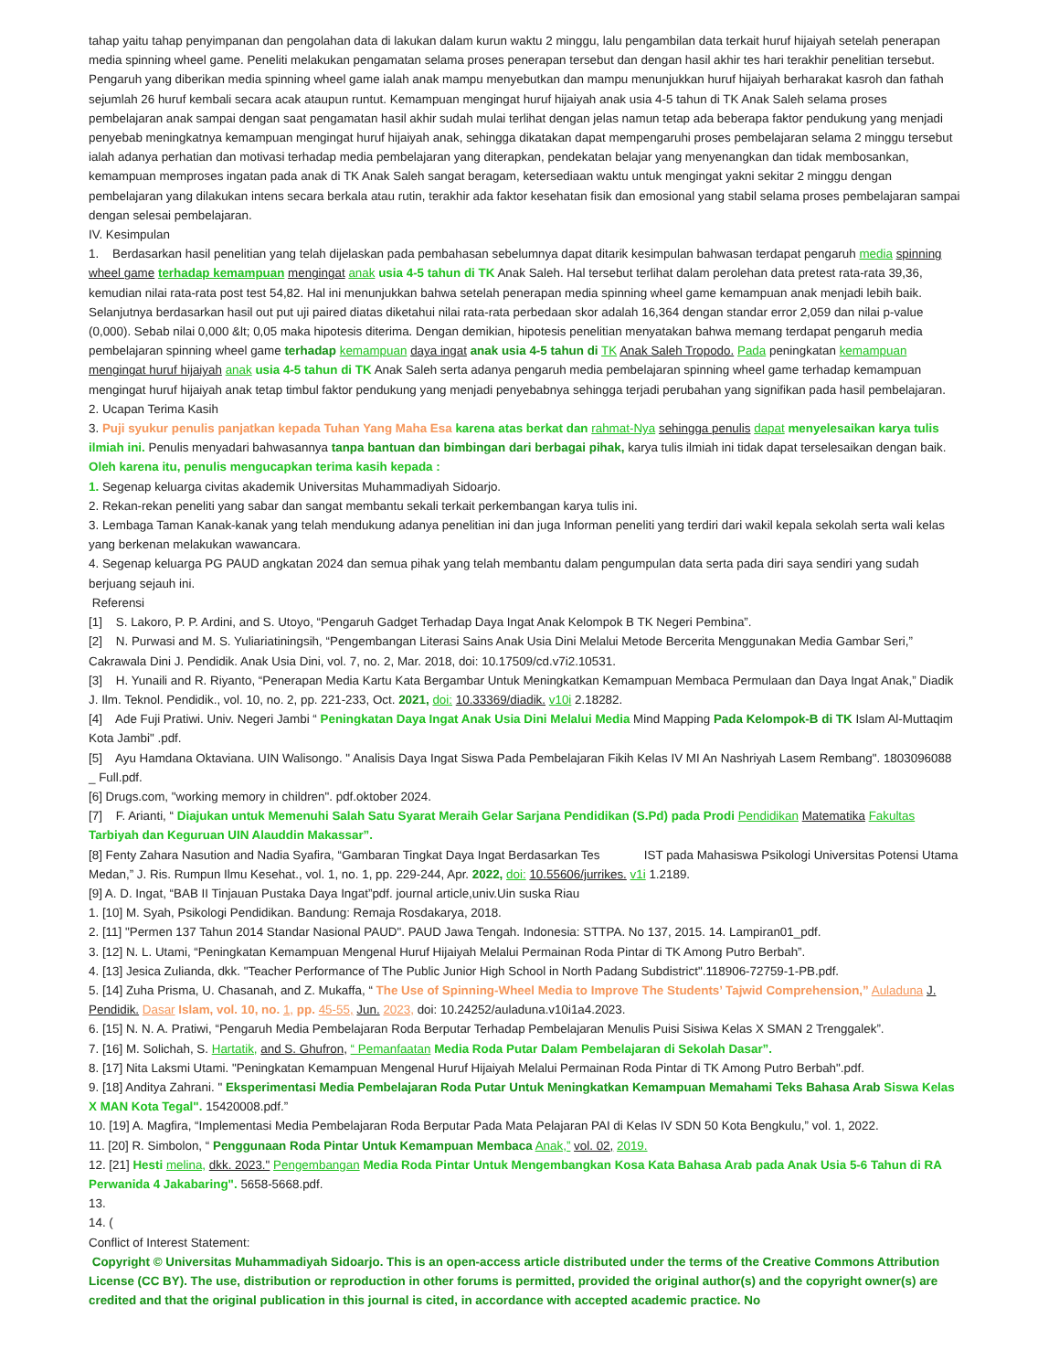tahap yaitu tahap penyimpanan dan pengolahan data di lakukan dalam kurun waktu 2 minggu, lalu pengambilan data terkait huruf hijaiyah setelah penerapan media spinning wheel game. Peneliti melakukan pengamatan selama proses penerapan tersebut dan dengan hasil akhir tes hari terakhir penelitian tersebut. Pengaruh yang diberikan media spinning wheel game ialah anak mampu menyebutkan dan mampu menunjukkan huruf hijaiyah berharakat kasroh dan fathah sejumlah 26 huruf kembali secara acak ataupun runtut. Kemampuan mengingat huruf hijaiyah anak usia 4-5 tahun di TK Anak Saleh selama proses pembelajaran anak sampai dengan saat pengamatan hasil akhir sudah mulai terlihat dengan jelas namun tetap ada beberapa faktor pendukung yang menjadi penyebab meningkatnya kemampuan mengingat huruf hijaiyah anak, sehingga dikatakan dapat mempengaruhi proses pembelajaran selama 2 minggu tersebut ialah adanya perhatian dan motivasi terhadap media pembelajaran yang diterapkan, pendekatan belajar yang menyenangkan dan tidak membosankan, kemampuan memproses ingatan pada anak di TK Anak Saleh sangat beragam, ketersediaan waktu untuk mengingat yakni sekitar 2 minggu dengan pembelajaran yang dilakukan intens secara berkala atau rutin, terakhir ada faktor kesehatan fisik dan emosional yang stabil selama proses pembelajaran sampai dengan selesai pembelajaran.
IV. Kesimpulan
1. Berdasarkan hasil penelitian yang telah dijelaskan pada pembahasan sebelumnya dapat ditarik kesimpulan bahwasan terdapat pengaruh media spinning wheel game terhadap kemampuan mengingat anak usia 4-5 tahun di TK Anak Saleh. Hal tersebut terlihat dalam perolehan data pretest rata-rata 39,36, kemudian nilai rata-rata post test 54,82. Hal ini menunjukkan bahwa setelah penerapan media spinning wheel game kemampuan anak menjadi lebih baik. Selanjutnya berdasarkan hasil out put uji paired diatas diketahui nilai rata-rata perbedaan skor adalah 16,364 dengan standar error 2,059 dan nilai p-value (0,000). Sebab nilai 0,000 &lt; 0,05 maka hipotesis diterima. Dengan demikian, hipotesis penelitian menyatakan bahwa memang terdapat pengaruh media pembelajaran spinning wheel game terhadap kemampuan daya ingat anak usia 4-5 tahun di TK Anak Saleh Tropodo. Pada peningkatan kemampuan mengingat huruf hijaiyah anak usia 4-5 tahun di TK Anak Saleh serta adanya pengaruh media pembelajaran spinning wheel game terhadap kemampuan mengingat huruf hijaiyah anak tetap timbul faktor pendukung yang menjadi penyebabnya sehingga terjadi perubahan yang signifikan pada hasil pembelajaran.
2. Ucapan Terima Kasih
3. Puji syukur penulis panjatkan kepada Tuhan Yang Maha Esa karena atas berkat dan rahmat-Nya sehingga penulis dapat menyelesaikan karya tulis ilmiah ini. Penulis menyadari bahwasannya tanpa bantuan dan bimbingan dari berbagai pihak, karya tulis ilmiah ini tidak dapat terselesaikan dengan baik. Oleh karena itu, penulis mengucapkan terima kasih kepada :
1. Segenap keluarga civitas akademik Universitas Muhammadiyah Sidoarjo.
2. Rekan-rekan peneliti yang sabar dan sangat membantu sekali terkait perkembangan karya tulis ini.
3. Lembaga Taman Kanak-kanak yang telah mendukung adanya penelitian ini dan juga Informan peneliti yang terdiri dari wakil kepala sekolah serta wali kelas yang berkenan melakukan wawancara.
4. Segenap keluarga PG PAUD angkatan 2024 dan semua pihak yang telah membantu dalam pengumpulan data serta pada diri saya sendiri yang sudah berjuang sejauh ini.
Referensi
[1] S. Lakoro, P. P. Ardini, and S. Utoyo, “Pengaruh Gadget Terhadap Daya Ingat Anak Kelompok B TK Negeri Pembina”.
[2] N. Purwasi and M. S. Yuliariatiningsih, “Pengembangan Literasi Sains Anak Usia Dini Melalui Metode Bercerita Menggunakan Media Gambar Seri,” Cakrawala Dini J. Pendidik. Anak Usia Dini, vol. 7, no. 2, Mar. 2018, doi: 10.17509/cd.v7i2.10531.
[3] H. Yunaili and R. Riyanto, “Penerapan Media Kartu Kata Bergambar Untuk Meningkatkan Kemampuan Membaca Permulaan dan Daya Ingat Anak,” Diadik J. Ilm. Teknol. Pendidik., vol. 10, no. 2, pp. 221-233, Oct. 2021, doi: 10.33369/diadik. v10i 2.18282.
[4] Ade Fuji Pratiwi. Univ. Negeri Jambi “ Peningkatan Daya Ingat Anak Usia Dini Melalui Media Mind Mapping Pada Kelompok-B di TK Islam Al-Muttaqim Kota Jambi" .pdf.
[5] Ayu Hamdana Oktaviana. UIN Walisongo. " Analisis Daya Ingat Siswa Pada Pembelajaran Fikih Kelas IV MI An Nashriyah Lasem Rembang". 1803096088 _ Full.pdf.
[6] Drugs.com, "working memory in children". pdf.oktober 2024.
[7] F. Arianti, “ Diajukan untuk Memenuhi Salah Satu Syarat Meraih Gelar Sarjana Pendidikan (S.Pd) pada Prodi Pendidikan Matematika Fakultas Tarbiyah dan Keguruan UIN Alauddin Makassar”.
[8] Fenty Zahara Nasution and Nadia Syafira, “Gambaran Tingkat Daya Ingat Berdasarkan Tes IST pada Mahasiswa Psikologi Universitas Potensi Utama Medan,” J. Ris. Rumpun Ilmu Kesehat., vol. 1, no. 1, pp. 229-244, Apr. 2022, doi: 10.55606/jurrikes. v1i 1.2189.
[9] A. D. Ingat, “BAB II Tinjauan Pustaka Daya Ingat”pdf. journal article,univ.Uin suska Riau
1. [10] M. Syah, Psikologi Pendidikan. Bandung: Remaja Rosdakarya, 2018.
2. [11] "Permen 137 Tahun 2014 Standar Nasional PAUD". PAUD Jawa Tengah. Indonesia: STTPA. No 137, 2015. 14. Lampiran01_pdf.
3. [12] N. L. Utami, “Peningkatan Kemampuan Mengenal Huruf Hijaiyah Melalui Permainan Roda Pintar di TK Among Putro Berbah”.
4. [13] Jesica Zulianda, dkk. "Teacher Performance of The Public Junior High School in North Padang Subdistrict".118906-72759-1-PB.pdf.
5. [14] Zuha Prisma, U. Chasanah, and Z. Mukaffa, “ The Use of Spinning-Wheel Media to Improve The Students’ Tajwid Comprehension,” Auladuna J. Pendidik. Dasar Islam, vol. 10, no. 1, pp. 45-55, Jun. 2023, doi: 10.24252/auladuna.v10i1a4.2023.
6. [15] N. N. A. Pratiwi, “Pengaruh Media Pembelajaran Roda Berputar Terhadap Pembelajaran Menulis Puisi Sisiwa Kelas X SMAN 2 Trenggalek”.
7. [16] M. Solichah, S. Hartatik, and S. Ghufron, “ Pemanfaatan Media Roda Putar Dalam Pembelajaran di Sekolah Dasar”.
8. [17] Nita Laksmi Utami. "Peningkatan Kemampuan Mengenal Huruf Hijaiyah Melalui Permainan Roda Pintar di TK Among Putro Berbah".pdf.
9. [18] Anditya Zahrani. " Eksperimentasi Media Pembelajaran Roda Putar Untuk Meningkatkan Kemampuan Memahami Teks Bahasa Arab Siswa Kelas X MAN Kota Tegal". 15420008.pdf.”
10. [19] A. Magfira, “Implementasi Media Pembelajaran Roda Berputar Pada Mata Pelajaran PAI di Kelas IV SDN 50 Kota Bengkulu,” vol. 1, 2022.
11. [20] R. Simbolon, “ Penggunaan Roda Pintar Untuk Kemampuan Membaca Anak,” vol. 02, 2019.
12. [21] Hesti melina, dkk. 2023." Pengembangan Media Roda Pintar Untuk Mengembangkan Kosa Kata Bahasa Arab pada Anak Usia 5-6 Tahun di RA Perwanida 4 Jakabaring". 5658-5668.pdf.
13.
14. (
Conflict of Interest Statement:
Copyright © Universitas Muhammadiyah Sidoarjo. This is an open-access article distributed under the terms of the Creative Commons Attribution License (CC BY). The use, distribution or reproduction in other forums is permitted, provided the original author(s) and the copyright owner(s) are credited and that the original publication in this journal is cited, in accordance with accepted academic practice. No